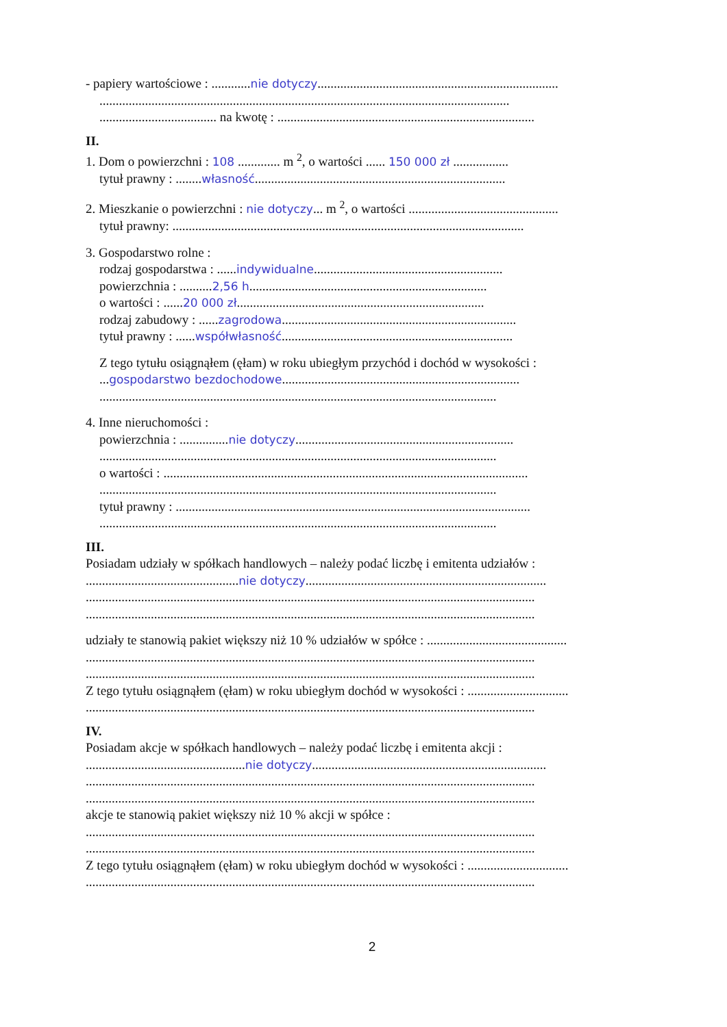- papiery wartościowe : ............nie dotyczy..........................................................................
..............................................................................................................................
.................................... na kwotę : ...............................................................................
II.
1. Dom o powierzchni : 108 ............. m <sup>2</sup>, o wartości ...... 150 000 zł .................
tytuł prawny : ........własność.............................................................................
2. Mieszkanie o powierzchni : nie dotyczy... m <sup>2</sup>, o wartości ..............................................
tytuł prawny: ............................................................................................................
3. Gospodarstwo rolne :
rodzaj gospodarstwa : ......indywidualne..........................................................
powierzchnia : ..........2,56 h.........................................................................
o wartości : ......20 000 zł............................................................................
rodzaj zabudowy : ......zagrodowa........................................................................
tytuł prawny : ......współwłasność.......................................................................
Z tego tytułu osiągnąłem (ęłam) w roku ubiegłym przychód i dochód w wysokości :
...gospodarstwo bezdochodowe.........................................................................
..........................................................................................................................
4. Inne nieruchomości :
powierzchnia : ...............nie dotyczy...................................................................
..........................................................................................................................
o wartości : ................................................................................................................
..........................................................................................................................
tytuł prawny : .............................................................................................................
..........................................................................................................................
III.
Posiadam udziały w spółkach handlowych – należy podać liczbę i emitenta udziałów :
...............................................nie dotyczy..........................................................................
..........................................................................................................................................
..........................................................................................................................................
udziały te stanowią pakiet większy niż 10 % udziałów w spółce : ...........................................
..........................................................................................................................................
..........................................................................................................................................
Z tego tytułu osiągnąłem (ęłam) w roku ubiegłym dochód w wysokości : ...............................
..........................................................................................................................................
IV.
Posiadam akcje w spółkach handlowych – należy podać liczbę i emitenta akcji :
.................................................nie dotyczy........................................................................
..........................................................................................................................................
..........................................................................................................................................
akcje te stanowią pakiet większy niż 10 % akcji w spółce :
..........................................................................................................................................
..........................................................................................................................................
Z tego tytułu osiągnąłem (ęłam) w roku ubiegłym dochód w wysokości : ...............................
..........................................................................................................................................
2